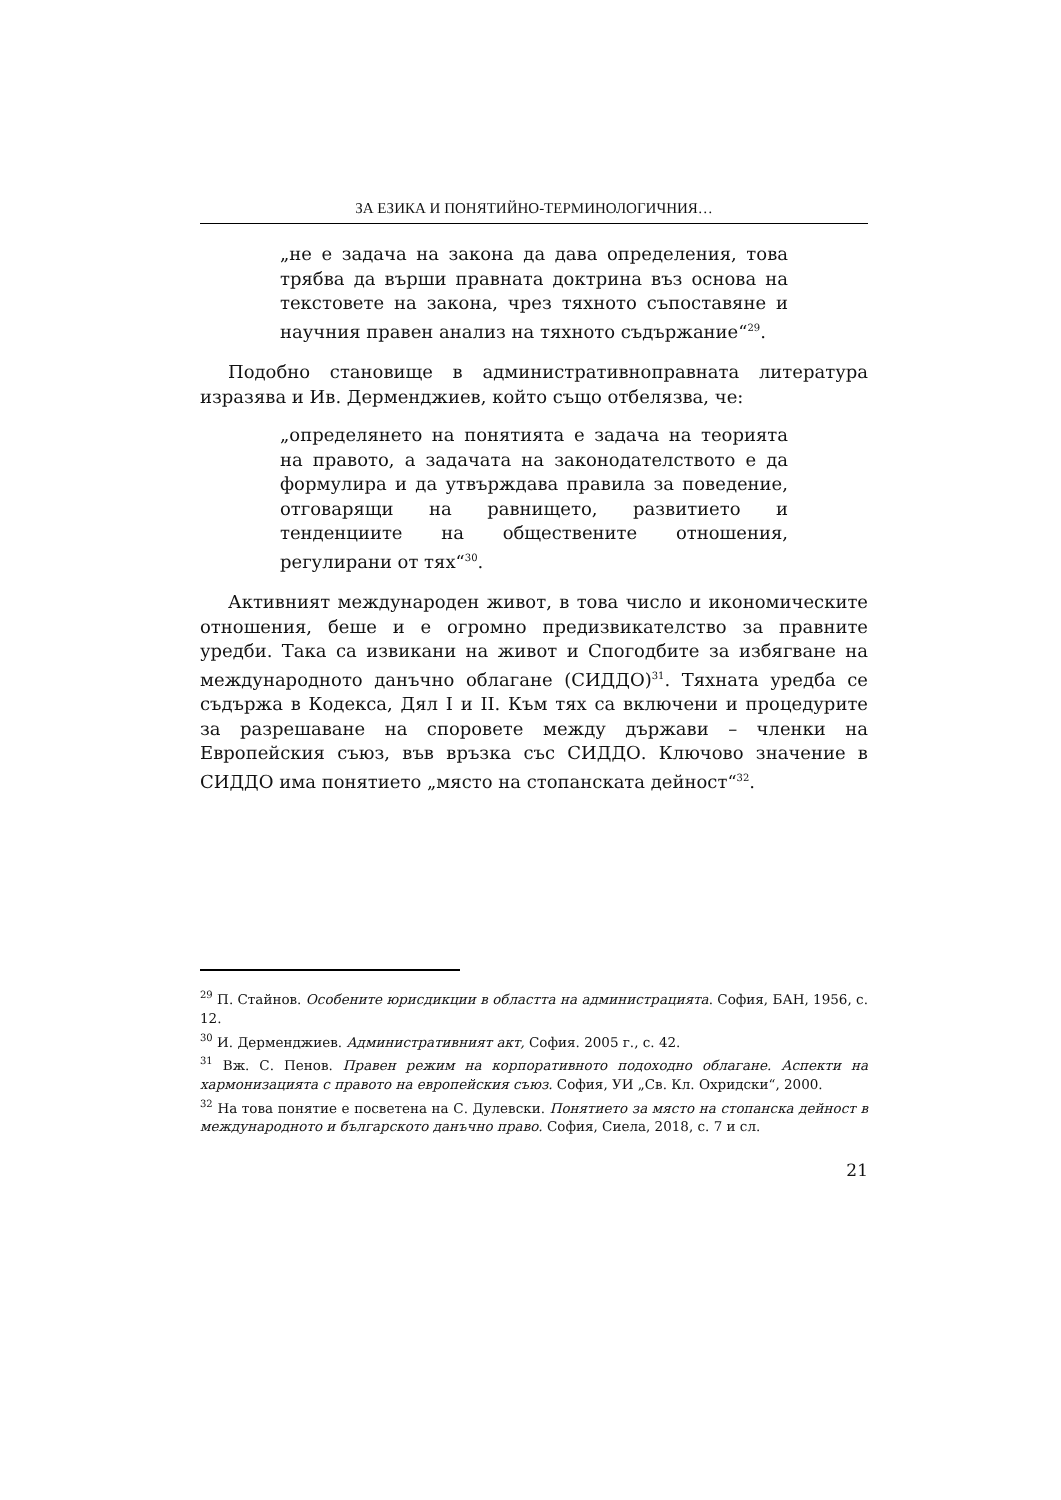ЗА ЕЗИКА И ПОНЯТИЙНО-ТЕРМИНОЛОГИЧНИЯ…
„не е задача на закона да дава определения, това трябва да върши правната доктрина въз основа на текстовете на закона, чрез тяхното съпоставяне и научния правен анализ на тяхното съдържание“<sup>29</sup>.
Подобно становище в административноправната литература изразява и Ив. Дерменджиев, който също отбелязва, че:
„определянето на понятията е задача на теорията на правото, а задачата на законодателството е да формулира и да утвърждава правила за поведение, отговарящи на равнището, развитието и тенденциите на обществените отношения, регулирани от тях“<sup>30</sup>.
Активният международен живот, в това число и икономическите отношения, беше и е огромно предизвикателство за правните уредби. Така са извикани на живот и Спогодбите за избягване на международното данъчно облагане (СИДДО)<sup>31</sup>. Тяхната уредба се съдържа в Кодекса, Дял I и II. Към тях са включени и процедурите за разрешаване на споровете между държави – членки на Европейския съюз, във връзка със СИДДО. Ключово значение в СИДДО има понятието „място на стопанската дейност“<sup>32</sup>.
<sup>29</sup> П. Стайнов. Особените юрисдикции в областта на администрацията. София, БАН, 1956, с. 12.
<sup>30</sup> И. Дерменджиев. Административният акт, София. 2005 г., с. 42.
<sup>31</sup> Вж. С. Пенов. Правен режим на корпоративното подоходно облагане. Аспекти на хармонизацията с правото на европейския съюз. София, УИ „Св. Кл. Охридски“, 2000.
<sup>32</sup> На това понятие е посветена на С. Дулевски. Понятието за място на стопанска дейност в международното и българското данъчно право. София, Сиела, 2018, с. 7 и сл.
21